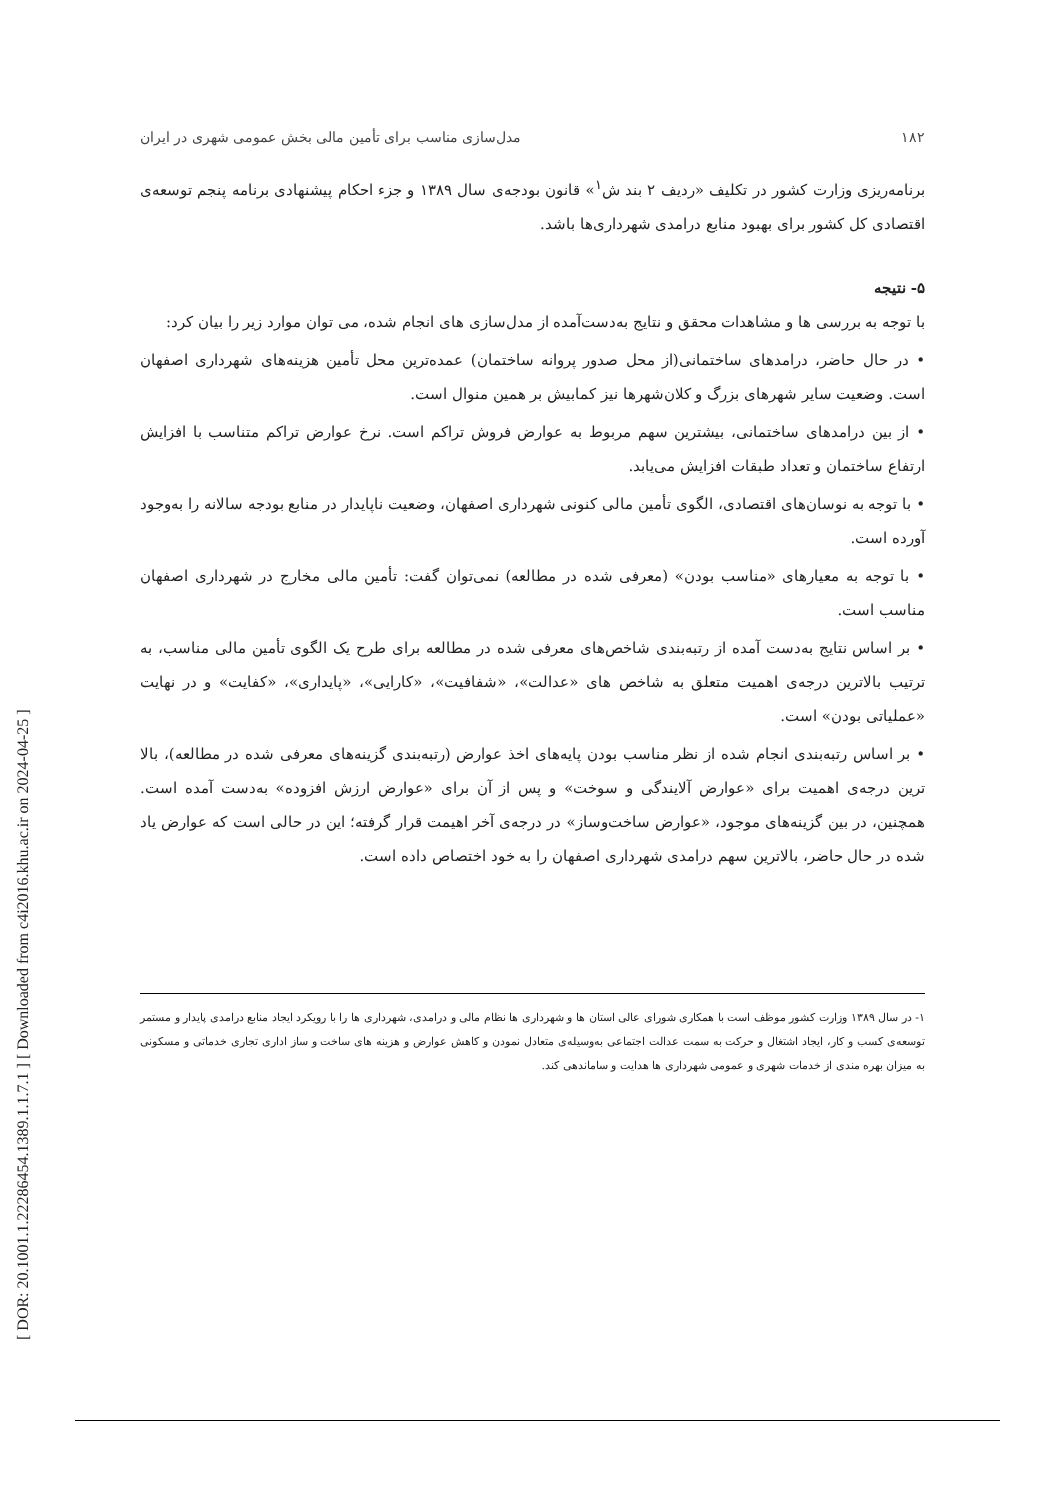[ DOR: 20.1001.1.22286454.1389.1.1.7.1 ] [ Downloaded from c4i2016.khu.ac.ir on 2024-04-25 ]
۱۸۲ مدل‌سازی مناسب برای تأمین مالی بخش عمومی شهری در ایران
برنامه‌ریزی وزارت کشور در تکلیف «ردیف ۲ بند ش<sup>۱</sup>» قانون بودجه‌ی سال ۱۳۸۹ و جزء احکام پیشنهادی برنامه پنجم توسعه‌ی اقتصادی کل کشور برای بهبود منابع درامدی شهرداری‌ها باشد.
۵- نتیجه
با توجه به بررسی ها و مشاهدات محقق و نتایج به‌دست‌آمده از مدل‌سازی های انجام شده، می توان موارد زیر را بیان کرد:
• در حال حاضر، درامدهای ساختمانی(از محل صدور پروانه ساختمان) عمده‌ترین محل تأمین هزینه‌های شهرداری اصفهان است. وضعیت سایر شهرهای بزرگ و کلان‌شهرها نیز کمابیش بر همین منوال است.
• از بین درامدهای ساختمانی، بیشترین سهم مربوط به عوارض فروش تراکم است. نرخ عوارض تراکم متناسب با افزایش ارتفاع ساختمان و تعداد طبقات افزایش می‌یابد.
• با توجه به نوسان‌های اقتصادی، الگوی تأمین مالی کنونی شهرداری اصفهان، وضعیت ناپایدار در منابع بودجه سالانه را به‌وجود آورده است.
• با توجه به معیارهای «مناسب بودن» (معرفی شده در مطالعه) نمی‌توان گفت: تأمین مالی مخارج در شهرداری اصفهان مناسب است.
• بر اساس نتایج به‌دست آمده از رتبه‌بندی شاخص‌های معرفی شده در مطالعه برای طرح یک الگوی تأمین مالی مناسب، به ترتیب بالاترین درجه‌ی اهمیت متعلق به شاخص های «عدالت»، «شفافیت»، «کارایی»، «پایداری»، «کفایت» و در نهایت «عملیاتی بودن» است.
• بر اساس رتبه‌بندی انجام شده از نظر مناسب بودن پایه‌های اخذ عوارض (رتبه‌بندی گزینه‌های معرفی شده در مطالعه)، بالا ترین درجه‌ی اهمیت برای «عوارض آلایندگی و سوخت» و پس از آن برای «عوارض ارزش افزوده» به‌دست آمده است. همچنین، در بین گزینه‌های موجود، «عوارض ساخت‌وساز» در درجه‌ی آخر اهیمت قرار گرفته؛ این در حالی است که عوارض یاد شده در حال حاضر، بالاترین سهم درامدی شهرداری اصفهان را به خود اختصاص داده است.
۱- در سال ۱۳۸۹ وزارت کشور موظف است با همکاری شورای عالی استان ها و شهرداری ها نظام مالی و درامدی، شهرداری ها را با رویکرد ایجاد منابع درامدی پایدار و مستمر توسعه‌ی کسب و کار، ایجاد اشتغال و حرکت به سمت عدالت اجتماعی به‌وسیله‌ی متعادل نمودن و کاهش عوارض و هزینه های ساخت و ساز اداری تجاری خدماتی و مسکونی به میزان بهره مندی از خدمات شهری و عمومی شهرداری ها هدایت و ساماندهی کند.